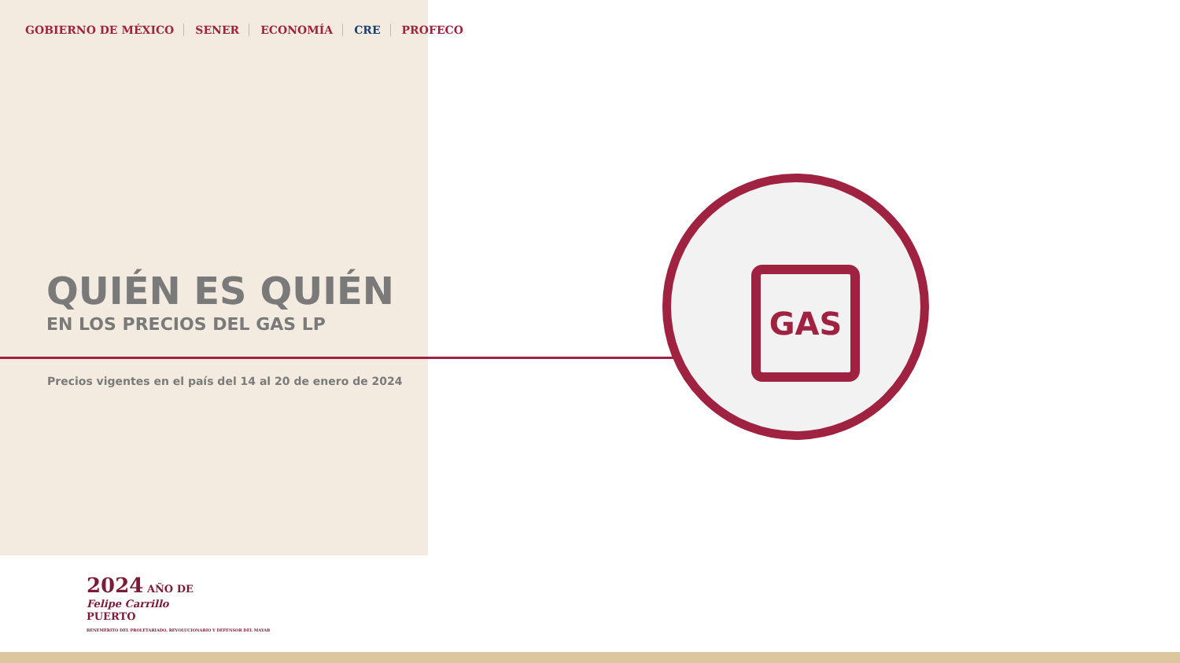GOBIERNO DE MÉXICO SENER ECONOMÍA CRE PROFECO
QUIÉN ES QUIÉN
EN LOS PRECIOS DEL GAS LP
Precios vigentes en el país del 14 al 20 de enero de 2024
2024 AÑO DE
Felipe Carrillo
PUERTO
BENEMÉRITO DEL PROLETARIADO, REVOLUCIONARIO Y DEFENSOR DEL MAYAB
GAS